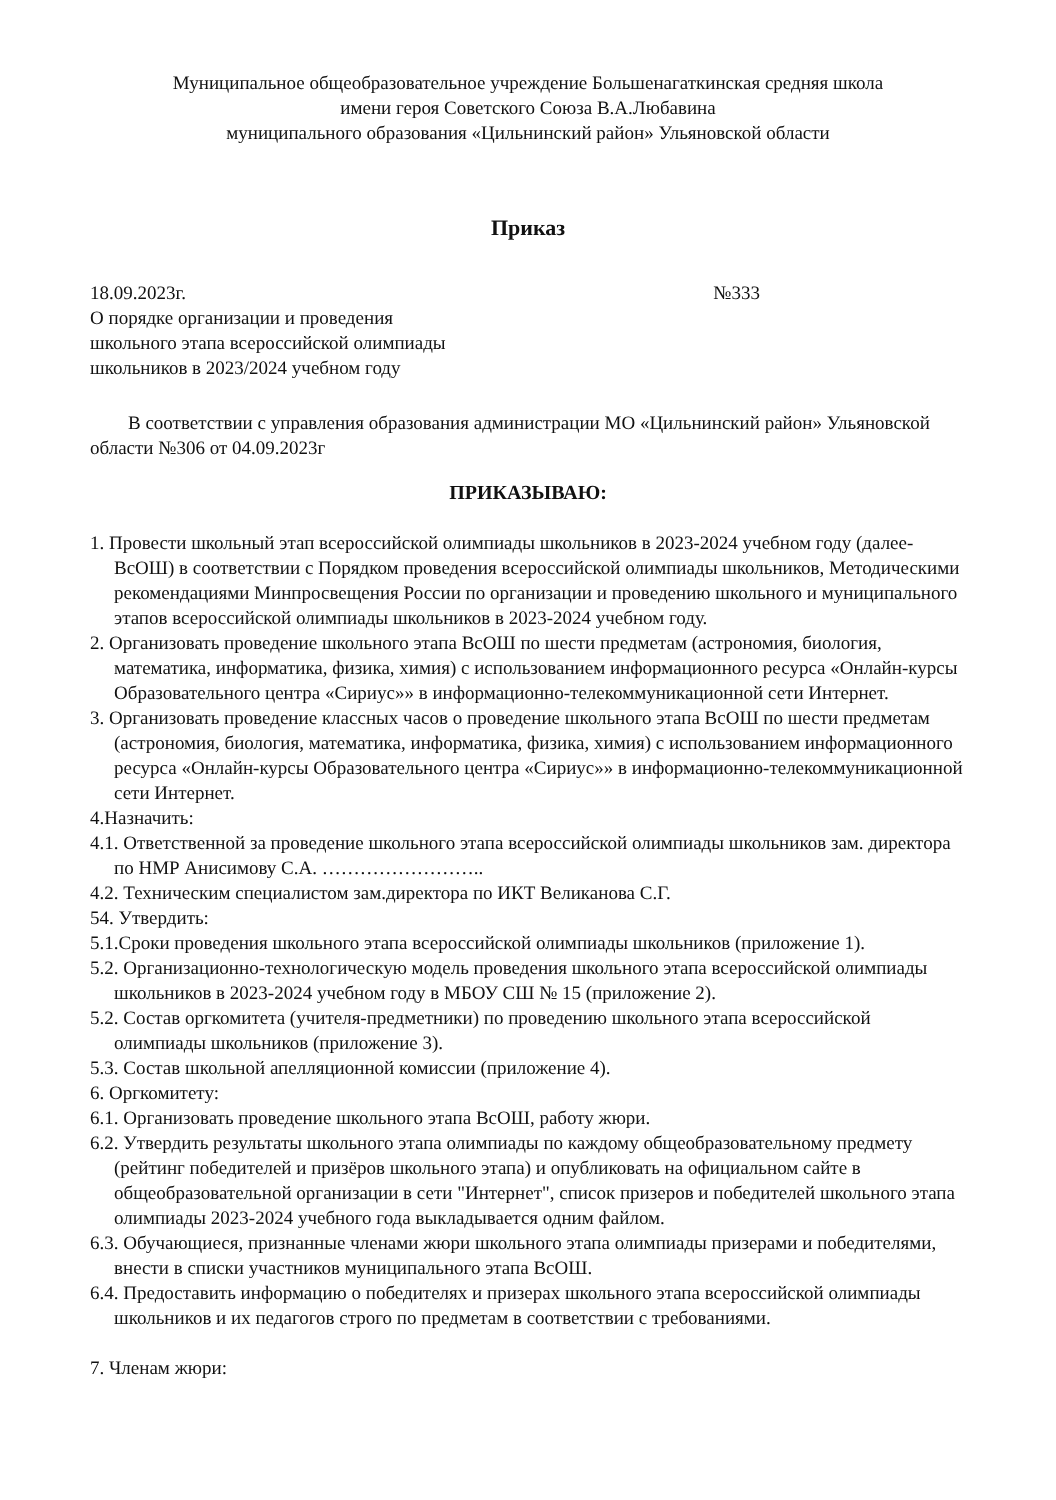Муниципальное общеобразовательное учреждение Большенагаткинская средняя школа
имени героя Советского Союза В.А.Любавина
муниципального образования «Цильнинский район» Ульяновской области
Приказ
18.09.2023г. №333
О порядке организации и проведения
школьного этапа всероссийской олимпиады
школьников в 2023/2024 учебном году
В соответствии с управления образования администрации МО «Цильнинский район» Ульяновской области №306 от 04.09.2023г
ПРИКАЗЫВАЮ:
1. Провести школьный этап всероссийской олимпиады школьников в 2023-2024 учебном году (далее-ВсОШ) в соответствии с Порядком проведения всероссийской олимпиады школьников, Методическими рекомендациями Минпросвещения России по организации и проведению школьного и муниципального этапов всероссийской олимпиады школьников в 2023-2024 учебном году.
2. Организовать проведение школьного этапа ВсОШ по шести предметам (астрономия, биология, математика, информатика, физика, химия) с использованием информационного ресурса «Онлайн-курсы Образовательного центра «Сириус»» в информационно-телекоммуникационной сети Интернет.
3. Организовать проведение классных часов о проведение школьного этапа ВсОШ по шести предметам (астрономия, биология, математика, информатика, физика, химия) с использованием информационного ресурса «Онлайн-курсы Образовательного центра «Сириус»» в информационно-телекоммуникационной сети Интернет.
4.Назначить:
4.1. Ответственной за проведение школьного этапа всероссийской олимпиады школьников зам. директора по НМР Анисимову С.А. ……………………..
4.2. Техническим специалистом зам.директора по ИКТ Великанова С.Г.
54. Утвердить:
5.1.Сроки проведения школьного этапа всероссийской олимпиады школьников (приложение 1).
5.2. Организационно-технологическую модель проведения школьного этапа всероссийской олимпиады школьников в 2023-2024 учебном году в МБОУ СШ № 15 (приложение 2).
5.2. Состав оргкомитета (учителя-предметники) по проведению школьного этапа всероссийской олимпиады школьников (приложение 3).
5.3. Состав школьной апелляционной комиссии (приложение 4).
6. Оргкомитету:
6.1. Организовать проведение школьного этапа ВсОШ, работу жюри.
6.2. Утвердить результаты школьного этапа олимпиады по каждому общеобразовательному предмету (рейтинг победителей и призёров школьного этапа) и опубликовать на официальном сайте в общеобразовательной организации в сети "Интернет", список призеров и победителей школьного этапа олимпиады 2023-2024 учебного года выкладывается одним файлом.
6.3. Обучающиеся, признанные членами жюри школьного этапа олимпиады призерами и победителями, внести в списки участников муниципального этапа ВсОШ.
6.4. Предоставить информацию о победителях и призерах школьного этапа всероссийской олимпиады школьников и их педагогов строго по предметам в соответствии с требованиями.
7. Членам жюри: